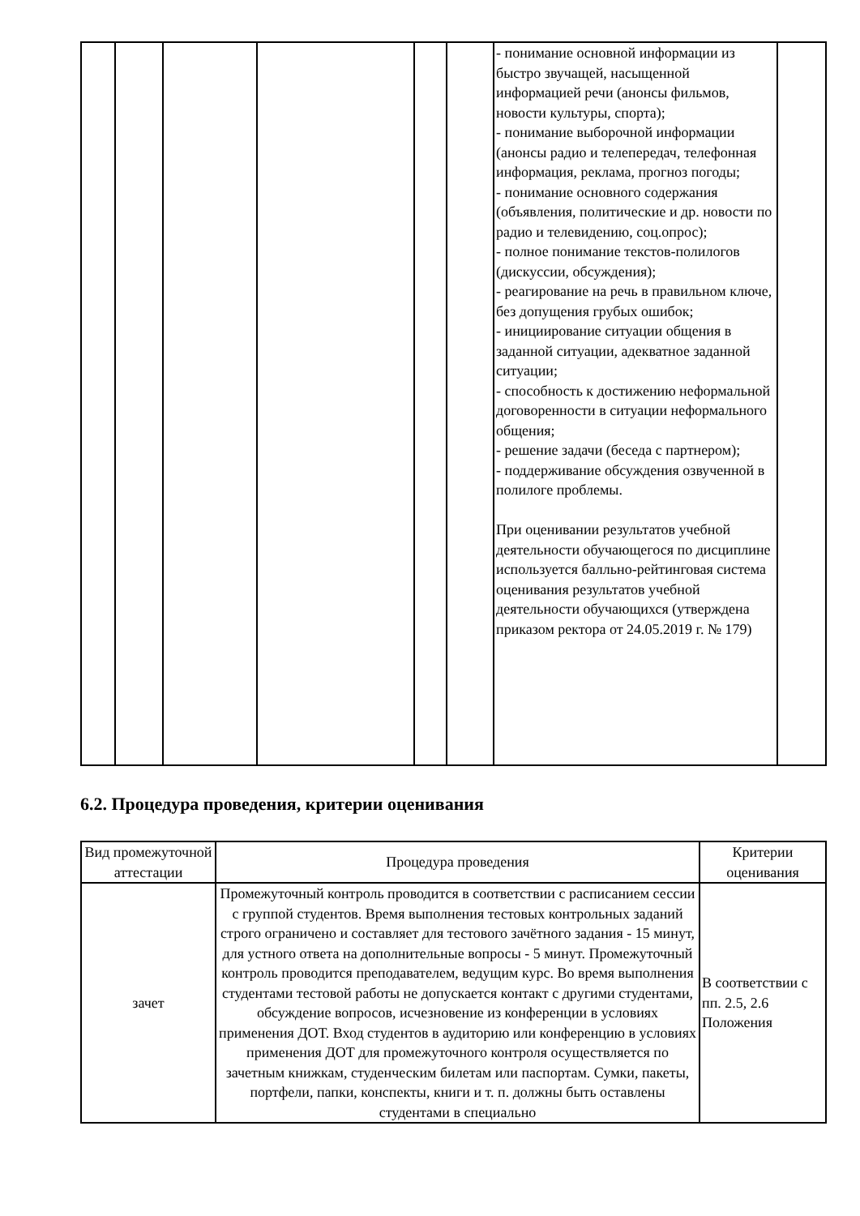| | | | | | | - понимание основной информации из быстро звучащей, насыщенной информацией речи (анонсы фильмов, новости культуры, спорта); - понимание выборочной информации (анонсы радио и телепередач, телефонная информация, реклама, прогноз погоды; - понимание основного содержания (объявления, политические и др. новости по радио и телевидению, соц.опрос); - полное понимание текстов-полилогов (дискуссии, обсуждения); - реагирование на речь в правильном ключе, без допущения грубых ошибок; - инициирование ситуации общения в заданной ситуации, адекватное заданной ситуации; - способность к достижению неформальной договоренности в ситуации неформального общения; - решение задачи (беседа с партнером); - поддерживание обсуждения озвученной в полилоге проблемы. При оценивании результатов учебной деятельности обучающегося по дисциплине используется балльно-рейтинговая система оценивания результатов учебной деятельности обучающихся (утверждена приказом ректора от 24.05.2019 г. № 179) | |
6.2. Процедура проведения, критерии оценивания
| Вид промежуточной аттестации | Процедура проведения | Критерии оценивания |
| --- | --- | --- |
| зачет | Промежуточный контроль проводится в соответствии с расписанием сессии с группой студентов. Время выполнения тестовых контрольных заданий строго ограничено и составляет для тестового зачётного задания - 15 минут, для устного ответа на дополнительные вопросы - 5 минут. Промежуточный контроль проводится преподавателем, ведущим курс. Во время выполнения студентами тестовой работы не допускается контакт с другими студентами, обсуждение вопросов, исчезновение из конференции в условиях применения ДОТ. Вход студентов в аудиторию или конференцию в условиях применения ДОТ для промежуточного контроля осуществляется по зачетным книжкам, студенческим билетам или паспортам. Сумки, пакеты, портфели, папки, конспекты, книги и т. п. должны быть оставлены студентами в специально | В соответствии с пп. 2.5, 2.6 Положения |